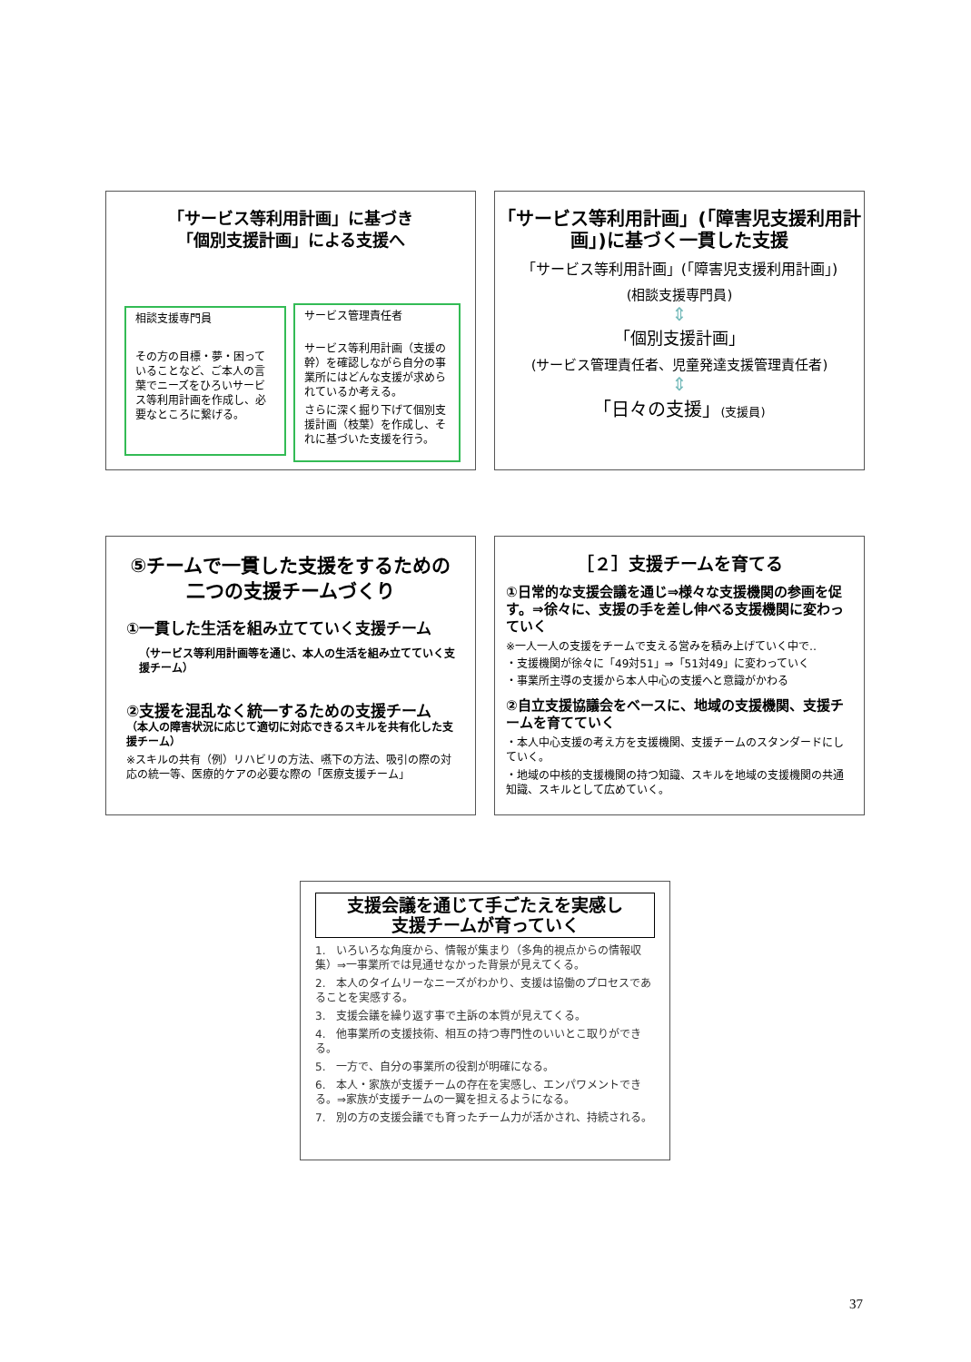「サービス等利用計画」に基づき
「個別支援計画」による支援へ
相談支援専門員
その方の目標・夢・困っていることなど、ご本人の言葉でニーズをひろいサービス等利用計画を作成し、必要なところに繋げる。
サービス管理責任者
サービス等利用計画（支援の幹）を確認しながら自分の事業所にはどんな支援が求められているか考える。
さらに深く掘り下げて個別支援計画（枝葉）を作成し、それに基づいた支援を行う。
「サービス等利用計画」(「障害児支援利用計画」)に基づく一貫した支援
「サービス等利用計画」(「障害児支援利用計画」)
(相談支援専門員)
⇕
「個別支援計画」
(サービス管理責任者、児童発達支援管理責任者)
⇕
「日々の支援」(支援員)
⑤チームで一貫した支援をするための二つの支援チームづくり
①一貫した生活を組み立てていく支援チーム
（サービス等利用計画等を通じ、本人の生活を組み立てていく支援チーム）
②支援を混乱なく統一するための支援チーム
（本人の障害状況に応じて適切に対応できるスキルを共有化した支援チーム）
※スキルの共有（例）リハビリの方法、嚥下の方法、吸引の際の対応の統一等、医療的ケアの必要な際の「医療支援チーム」
［２］支援チームを育てる
①日常的な支援会議を通じ⇒様々な支援機関の参画を促す。⇒徐々に、支援の手を差し伸べる支援機関に変わっていく
※一人一人の支援をチームで支える営みを積み上げていく中で‥
・支援機関が徐々に「49対51」⇒「51対49」に変わっていく
・事業所主導の支援から本人中心の支援へと意識がかわる
②自立支援協議会をベースに、地域の支援機関、支援チームを育てていく
・本人中心支援の考え方を支援機関、支援チームのスタンダードにしていく。
・地域の中核的支援機関の持つ知識、スキルを地域の支援機関の共通知識、スキルとして広めていく。
支援会議を通じて手ごたえを実感し
支援チームが育っていく
1.　いろいろな角度から、情報が集まり（多角的視点からの情報収集）⇒一事業所では見通せなかった背景が見えてくる。
2.　本人のタイムリーなニーズがわかり、支援は協働のプロセスであることを実感する。
3.　支援会議を繰り返す事で主訴の本質が見えてくる。
4.　他事業所の支援技術、相互の持つ専門性のいいとこ取りができる。
5.　一方で、自分の事業所の役割が明確になる。
6.　本人・家族が支援チームの存在を実感し、エンパワメントできる。⇒家族が支援チームの一翼を担えるようになる。
7.　別の方の支援会議でも育ったチーム力が活かされ、持続される。
37